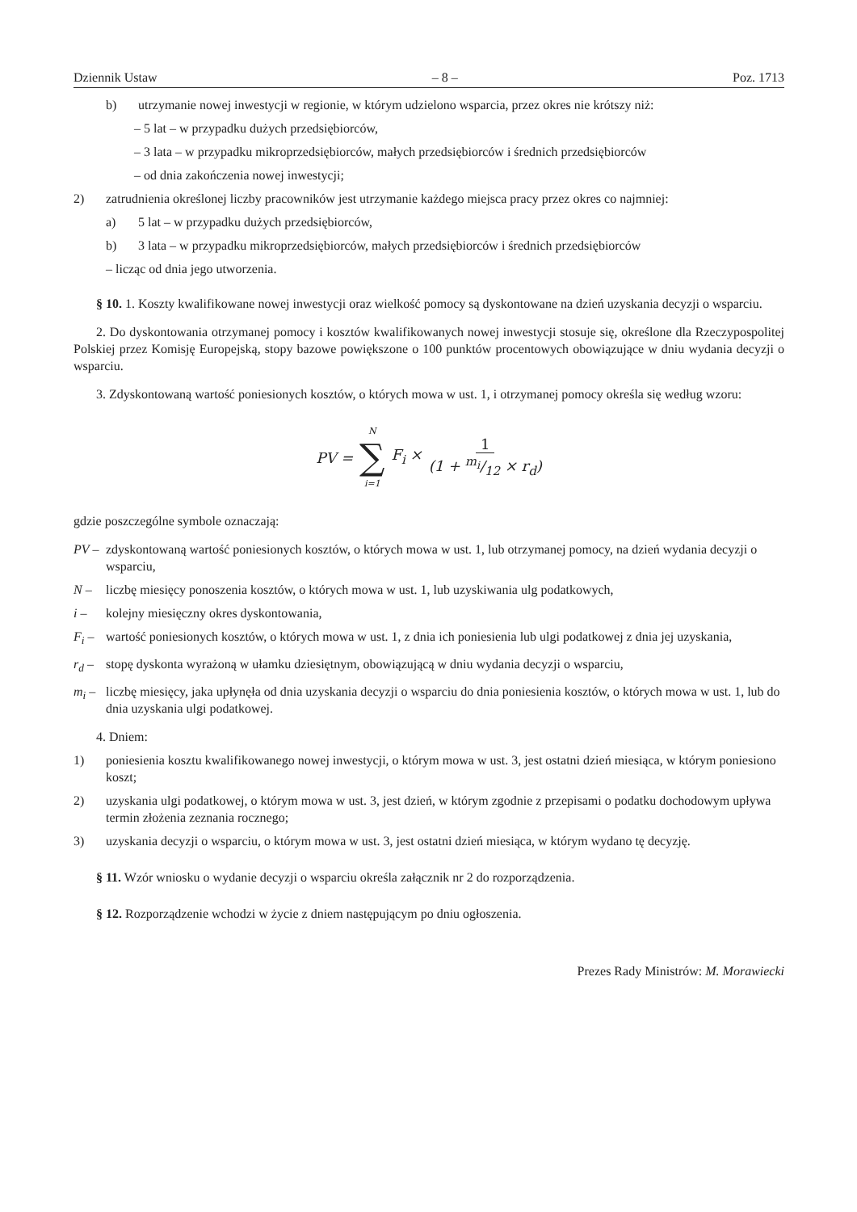Dziennik Ustaw – 8 – Poz. 1713
b) utrzymanie nowej inwestycji w regionie, w którym udzielono wsparcia, przez okres nie krótszy niż:
– 5 lat – w przypadku dużych przedsiębiorców,
– 3 lata – w przypadku mikroprzedsiębiorców, małych przedsiębiorców i średnich przedsiębiorców
– od dnia zakończenia nowej inwestycji;
2) zatrudnienia określonej liczby pracowników jest utrzymanie każdego miejsca pracy przez okres co najmniej:
a) 5 lat – w przypadku dużych przedsiębiorców,
b) 3 lata – w przypadku mikroprzedsiębiorców, małych przedsiębiorców i średnich przedsiębiorców
– licząc od dnia jego utworzenia.
§ 10. 1. Koszty kwalifikowane nowej inwestycji oraz wielkość pomocy są dyskontowane na dzień uzyskania decyzji o wsparciu.
2. Do dyskontowania otrzymanej pomocy i kosztów kwalifikowanych nowej inwestycji stosuje się, określone dla Rzeczypospolitej Polskiej przez Komisję Europejską, stopy bazowe powiększone o 100 punktów procentowych obowiązujące w dniu wydania decyzji o wsparciu.
3. Zdyskontowaną wartość poniesionych kosztów, o których mowa w ust. 1, i otrzymanej pomocy określa się według wzoru:
PV = N ∑ i=1 F<sub>i</sub> × 1 (1 + m<sub>i</sub>/12 × r<sub>d</sub>)
gdzie poszczególne symbole oznaczają:
PV – zdyskontowaną wartość poniesionych kosztów, o których mowa w ust. 1, lub otrzymanej pomocy, na dzień wydania decyzji o wsparciu,
N – liczbę miesięcy ponoszenia kosztów, o których mowa w ust. 1, lub uzyskiwania ulg podatkowych,
i – kolejny miesięczny okres dyskontowania,
F<sub>i</sub> – wartość poniesionych kosztów, o których mowa w ust. 1, z dnia ich poniesienia lub ulgi podatkowej z dnia jej uzyskania,
r<sub>d</sub> – stopę dyskonta wyrażoną w ułamku dziesiętnym, obowiązującą w dniu wydania decyzji o wsparciu,
m<sub>i</sub> – liczbę miesięcy, jaka upłynęła od dnia uzyskania decyzji o wsparciu do dnia poniesienia kosztów, o których mowa w ust. 1, lub do dnia uzyskania ulgi podatkowej.
4. Dniem:
1) poniesienia kosztu kwalifikowanego nowej inwestycji, o którym mowa w ust. 3, jest ostatni dzień miesiąca, w którym poniesiono koszt;
2) uzyskania ulgi podatkowej, o którym mowa w ust. 3, jest dzień, w którym zgodnie z przepisami o podatku dochodowym upływa termin złożenia zeznania rocznego;
3) uzyskania decyzji o wsparciu, o którym mowa w ust. 3, jest ostatni dzień miesiąca, w którym wydano tę decyzję.
§ 11. Wzór wniosku o wydanie decyzji o wsparciu określa załącznik nr 2 do rozporządzenia.
§ 12. Rozporządzenie wchodzi w życie z dniem następującym po dniu ogłoszenia.
Prezes Rady Ministrów: M. Morawiecki